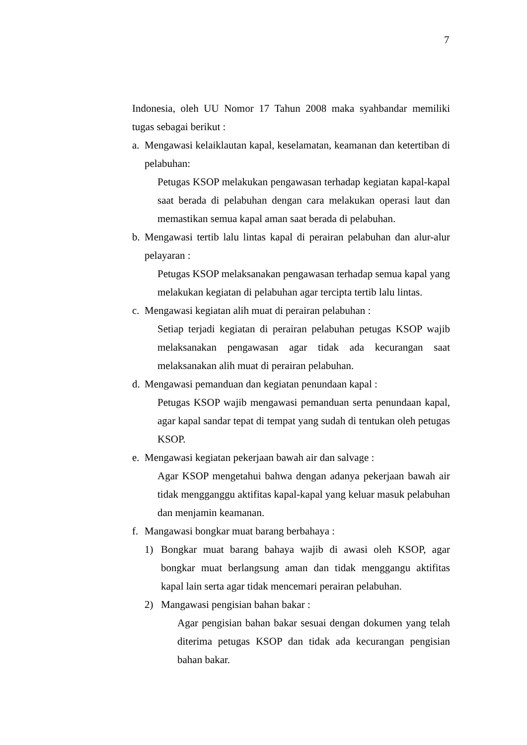7
Indonesia, oleh UU Nomor 17 Tahun 2008 maka syahbandar memiliki tugas sebagai berikut :
a. Mengawasi kelaiklautan kapal, keselamatan, keamanan dan ketertiban di pelabuhan:
Petugas KSOP melakukan pengawasan terhadap kegiatan kapal-kapal saat berada di pelabuhan dengan cara melakukan operasi laut dan memastikan semua kapal aman saat berada di pelabuhan.
b. Mengawasi tertib lalu lintas kapal di perairan pelabuhan dan alur-alur pelayaran :
Petugas KSOP melaksanakan pengawasan terhadap semua kapal yang melakukan kegiatan di pelabuhan agar tercipta tertib lalu lintas.
c. Mengawasi kegiatan alih muat di perairan pelabuhan :
Setiap terjadi kegiatan di perairan pelabuhan petugas KSOP wajib melaksanakan pengawasan agar tidak ada kecurangan saat melaksanakan alih muat di perairan pelabuhan.
d. Mengawasi pemanduan dan kegiatan penundaan kapal :
Petugas KSOP wajib mengawasi pemanduan serta penundaan kapal, agar kapal sandar tepat di tempat yang sudah di tentukan oleh petugas KSOP.
e. Mengawasi kegiatan pekerjaan bawah air dan salvage :
Agar KSOP mengetahui bahwa dengan adanya pekerjaan bawah air tidak mengganggu aktifitas kapal-kapal yang keluar masuk pelabuhan dan menjamin keamanan.
f. Mangawasi bongkar muat barang berbahaya :
1) Bongkar muat barang bahaya wajib di awasi oleh KSOP, agar bongkar muat berlangsung aman dan tidak menggangu aktifitas kapal lain serta agar tidak mencemari perairan pelabuhan.
2) Mangawasi pengisian bahan bakar :
Agar pengisian bahan bakar sesuai dengan dokumen yang telah diterima petugas KSOP dan tidak ada kecurangan pengisian bahan bakar.